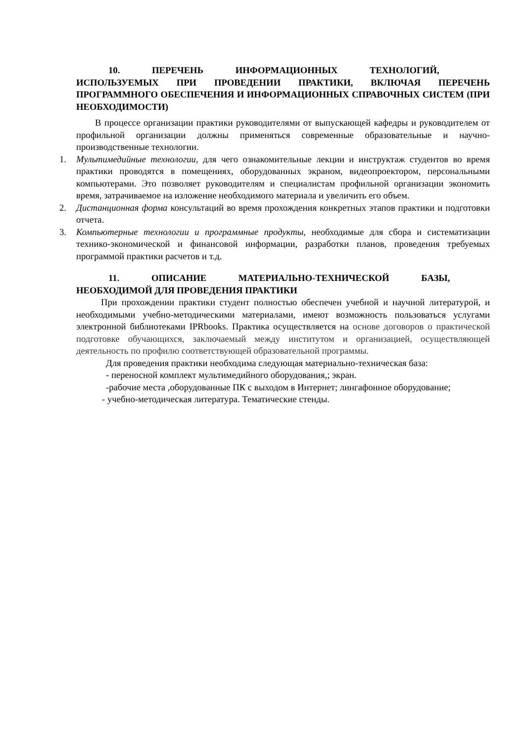10. ПЕРЕЧЕНЬ ИНФОРМАЦИОННЫХ ТЕХНОЛОГИЙ,
ИСПОЛЬЗУЕМЫХ ПРИ ПРОВЕДЕНИИ ПРАКТИКИ, ВКЛЮЧАЯ ПЕРЕЧЕНЬ ПРОГРАММНОГО ОБЕСПЕЧЕНИЯ И ИНФОРМАЦИОННЫХ СПРАВОЧНЫХ СИСТЕМ (ПРИ НЕОБХОДИМОСТИ)
В процессе организации практики руководителями от выпускающей кафедры и руководителем от профильной организации должны применяться современные образовательные и научно-производственные технологии.
1. Мультимедийные технологии, для чего ознакомительные лекции и инструктаж студентов во время практики проводятся в помещениях, оборудованных экраном, видеопроектором, персональными компьютерами. Это позволяет руководителям и специалистам профильной организации экономить время, затрачиваемое на изложение необходимого материала и увеличить его объем.
2. Дистанционная форма консультаций во время прохождения конкретных этапов практики и подготовки отчета.
3. Компьютерные технологии и программные продукты, необходимые для сбора и систематизации технико-экономической и финансовой информации, разработки планов, проведения требуемых программой практики расчетов и т.д.
11. ОПИСАНИЕ МАТЕРИАЛЬНО-ТЕХНИЧЕСКОЙ БАЗЫ,
НЕОБХОДИМОЙ ДЛЯ ПРОВЕДЕНИЯ ПРАКТИКИ
При прохождении практики студент полностью обеспечен учебной и научной литературой, и необходимыми учебно-методическими материалами, имеют возможность пользоваться услугами электронной библиотеками IPRbooks. Практика осуществляется на основе договоров о практической подготовке обучающихся, заключаемый между институтом и организацией, осуществляющей деятельность по профилю соответствующей образовательной программы.
Для проведения практики необходима следующая материально-техническая база:
- переносной комплект мультимедийного оборудования,; экран.
-рабочие места ,оборудованные ПК с выходом в Интернет; лингафонное оборудование;
- учебно-методическая литература. Тематические стенды.